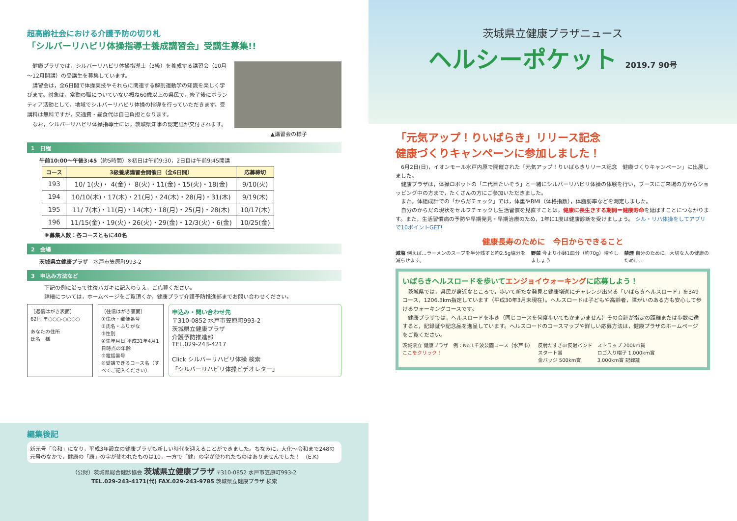超高齢社会における介護予防の切り札
「シルバーリハビリ体操指導士養成講習会」受講生募集!!
　健康プラザでは，シルバーリハビリ体操指導士（3級）を養成する講習会（10月～12月開講）の受講生を募集しています。
　講習会は，全6日間で体操実技やそれらに関連する解剖運動学の知識を楽しく学びます。対象は，常勤の職についていない概ね60歳以上の県民で，修了後にボランティア活動として，地域でシルバーリハビリ体操の指導を行っていただきます。受講料は無料ですが，交通費・昼食代は自己負担となります。
　なお，シルバーリハビリ体操指導士には，茨城県知事の認定証が交付されます。
▲講習会の様子
1　日程
午前10:00～午後3:45（約5時間）※初日は午前9:30，2日目は午前9:45開講
| コース | 3級養成講習会開催日（全6日間） | 応募締切 |
| --- | --- | --- |
| 193 | 10/ 1(火)・ 4(金)・ 8(火)・11(金)・15(火)・18(金) | 9/10(火) |
| 194 | 10/10(木)・17(木)・21(月)・24(木)・28(月)・31(木) | 9/19(木) |
| 195 | 11/ 7(木)・11(月)・14(木)・18(月)・25(月)・28(木) | 10/17(木) |
| 196 | 11/15(金)・19(火)・26(火)・29(金)・12/3(火)・6(金) | 10/25(金) |
※募集人数：各コースともに40名
2　会場
茨城県立健康プラザ　水戸市笠原町993-2
3　申込み方法など
下記の例に沿って往復ハガキに記入のうえ，ご応募ください。
詳細については，ホームページをご覧頂くか，健康プラザ介護予防推進部までお問い合わせください。
（返信はがき表面）
62円 〒○○○-○○○○
あなたの住所
氏名　様
（往信はがき裏面）
①住所・郵便番号
②氏名・ふりがな
③性別
④生年月日 平成31年4月1日時点の年齢
⑤電話番号
⑥受講できるコース名（すべてご記入ください）
申込み・問い合わせ先
〒310-0852 水戸市笠原町993-2
茨城県立健康プラザ
介護予防推進部
TEL.029-243-4217
Click シルバーリハビリ体操 検索
「シルバーリハビリ体操ビデオレター」
編集後記
新元号「令和」になり，平成3年設立の健康プラザも新しい時代を迎えることができました。ちなみに，大化～令和まで248の元号のなかで，健康の「康」の字が使われたものは10，一方で「健」の字が使われたものはありませんでした！　(E.K)
（公財）茨城県総合健診協会 茨城県立健康プラザ 〒310-0852 水戸市笠原町993-2
TEL.029-243-4171(代) FAX.029-243-9785 茨城県立健康プラザ 検索
茨城県立健康プラザニュース
ヘルシーポケット 2019.7 90号
「元気アップ！りいばらき」リリース記念
健康づくりキャンペーンに参加しました！
　6月2日(日)，イオンモール水戸内原で開催された「元気アップ！りいばらきリリース記念　健康づくりキャンペーン」に出展しました。
　健康プラザは，体操ロボットの「二代目たいぞう」と一緒にシルバーリハビリ体操の体験を行い，ブースにご来場の方からショッピング中の方まで，たくさんの方にご参加いただきました。
　また，体組成計での「からだチェック」では，体重やBMI（体格指数），体脂肪率などを測定しました。
　自分のからだの現状をセルフチェックし生活習慣を見直すことは，健康に長生きする期間＝健康寿命を延ばすことにつながります。また，生活習慣病の予防や早期発見・早期治療のため，1年に1度は健康診断を受けましょう。 シル・リハ体操をしてアプリで10ポイントGET!
健康長寿のために　今日からできること
減塩 例えば…ラーメンのスープを半分残すと約2.5g塩分を減らせます。
野菜 今より小鉢1皿分（約70g）増やしましょう
禁煙 自分のために，大切な人の健康のために…
いばらきヘルスロードを歩いてエンジョイウォーキングに応募しよう！
　茨城県では，県民が身近なところで，歩いて新たな発見と健康増進にチャレンジ出来る「いばらきヘルスロード」を349コース，1206.3km指定しています（平成30年3月末現在）。ヘルスロードは子どもや高齢者，障がいのある方も安心して歩けるウォーキングコースです。
　健康プラザでは，ヘルスロードを歩き（同じコースを何度歩いてもかまいません）その合計が指定の距離または歩数に達すると，記録証や記念品を進呈しています。ヘルスロードのコースマップや詳しい応募方法は，健康プラザのホームページをご覧ください。
茨城県立 健康プラザ
ここをクリック！
例：No.1千波公園コース（水戸市） 反射たすきor反射バンド
スタート賞
金バッジ 500km賞
ストラップ 200km賞
ロゴ入り帽子 1,000km賞
3,000km賞 記録証